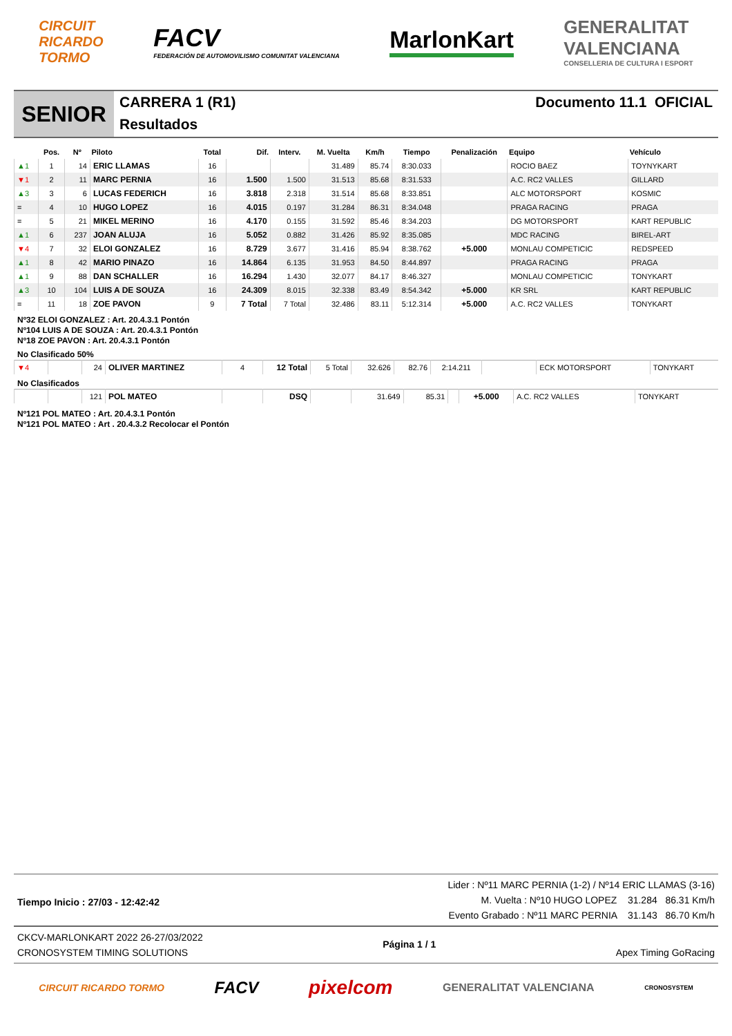CIRCUIT
RICARDO
TORMO
FACV
FEDERACIÓN DE AUTOMOVILISMO COMUNITAT VALENCIANA
MarlonKart
GENERALITAT
VALENCIANA
CONSELLERIA DE CULTURA I ESPORT
SENIOR
CARRERA 1 (R1)
Resultados
Documento 11.1 OFICIAL
| | Pos. | Nº | Piloto | Total | Dif. | Interv. | M. Vuelta | Km/h | Tiempo | Penalización | Equipo | Vehículo |
| --- | --- | --- | --- | --- | --- | --- | --- | --- | --- | --- | --- | --- |
| ▲1 | 1 | 14 | ERIC LLAMAS | 16 | | | 31.489 | 85.74 | 8:30.033 | | ROCIO BAEZ | TOYNYKART |
| ▼1 | 2 | 11 | MARC PERNIA | 16 | 1.500 | 1.500 | 31.513 | 85.68 | 8:31.533 | | A.C. RC2 VALLES | GILLARD |
| ▲3 | 3 | 6 | LUCAS FEDERICH | 16 | 3.818 | 2.318 | 31.514 | 85.68 | 8:33.851 | | ALC MOTORSPORT | KOSMIC |
| = | 4 | 10 | HUGO LOPEZ | 16 | 4.015 | 0.197 | 31.284 | 86.31 | 8:34.048 | | PRAGA RACING | PRAGA |
| = | 5 | 21 | MIKEL MERINO | 16 | 4.170 | 0.155 | 31.592 | 85.46 | 8:34.203 | | DG MOTORSPORT | KART REPUBLIC |
| ▲1 | 6 | 237 | JOAN ALUJA | 16 | 5.052 | 0.882 | 31.426 | 85.92 | 8:35.085 | | MDC RACING | BIREL-ART |
| ▼4 | 7 | 32 | ELOI GONZALEZ | 16 | 8.729 | 3.677 | 31.416 | 85.94 | 8:38.762 | +5.000 | MONLAU COMPETICIC | REDSPEED |
| ▲1 | 8 | 42 | MARIO PINAZO | 16 | 14.864 | 6.135 | 31.953 | 84.50 | 8:44.897 | | PRAGA RACING | PRAGA |
| ▲1 | 9 | 88 | DAN SCHALLER | 16 | 16.294 | 1.430 | 32.077 | 84.17 | 8:46.327 | | MONLAU COMPETICIC | TONYKART |
| ▲3 | 10 | 104 | LUIS A DE SOUZA | 16 | 24.309 | 8.015 | 32.338 | 83.49 | 8:54.342 | +5.000 | KR SRL | KART REPUBLIC |
| = | 11 | 18 | ZOE PAVON | 9 | 7 Total | 7 Total | 32.486 | 83.11 | 5:12.314 | +5.000 | A.C. RC2 VALLES | TONYKART |
Nº32 ELOI GONZALEZ : Art. 20.4.3.1 Pontón
Nº104 LUIS A DE SOUZA : Art. 20.4.3.1 Pontón
Nº18 ZOE PAVON : Art. 20.4.3.1 Pontón
No Clasificado 50%
| ▼4 | | 24 | OLIVER MARTINEZ | 4 | 12 Total | 5 Total | 32.626 | 82.76 | 2:14.211 | | ECK MOTORSPORT | TONYKART |
No Clasificados
| | | 121 | POL MATEO | | DSQ | | 31.649 | 85.31 | | +5.000 | A.C. RC2 VALLES | TONYKART |
Nº121 POL MATEO : Art. 20.4.3.1 Pontón
Nº121 POL MATEO : Art . 20.4.3.2 Recolocar el Pontón
Tiempo Inicio : 27/03 - 12:42:42
Lider : Nº11 MARC PERNIA (1-2) / Nº14 ERIC LLAMAS (3-16)
M. Vuelta : Nº10 HUGO LOPEZ 31.284 86.31 Km/h
Evento Grabado : Nº11 MARC PERNIA 31.143 86.70 Km/h
CKCV-MARLONKART 2022 26-27/03/2022
CRONOSYSTEM TIMING SOLUTIONS
Página 1 / 1
Apex Timing GoRacing
CIRCUIT RICARDO TORMO FACV pixelcom GENERALITAT VALENCIANA CRONOSYSTEM